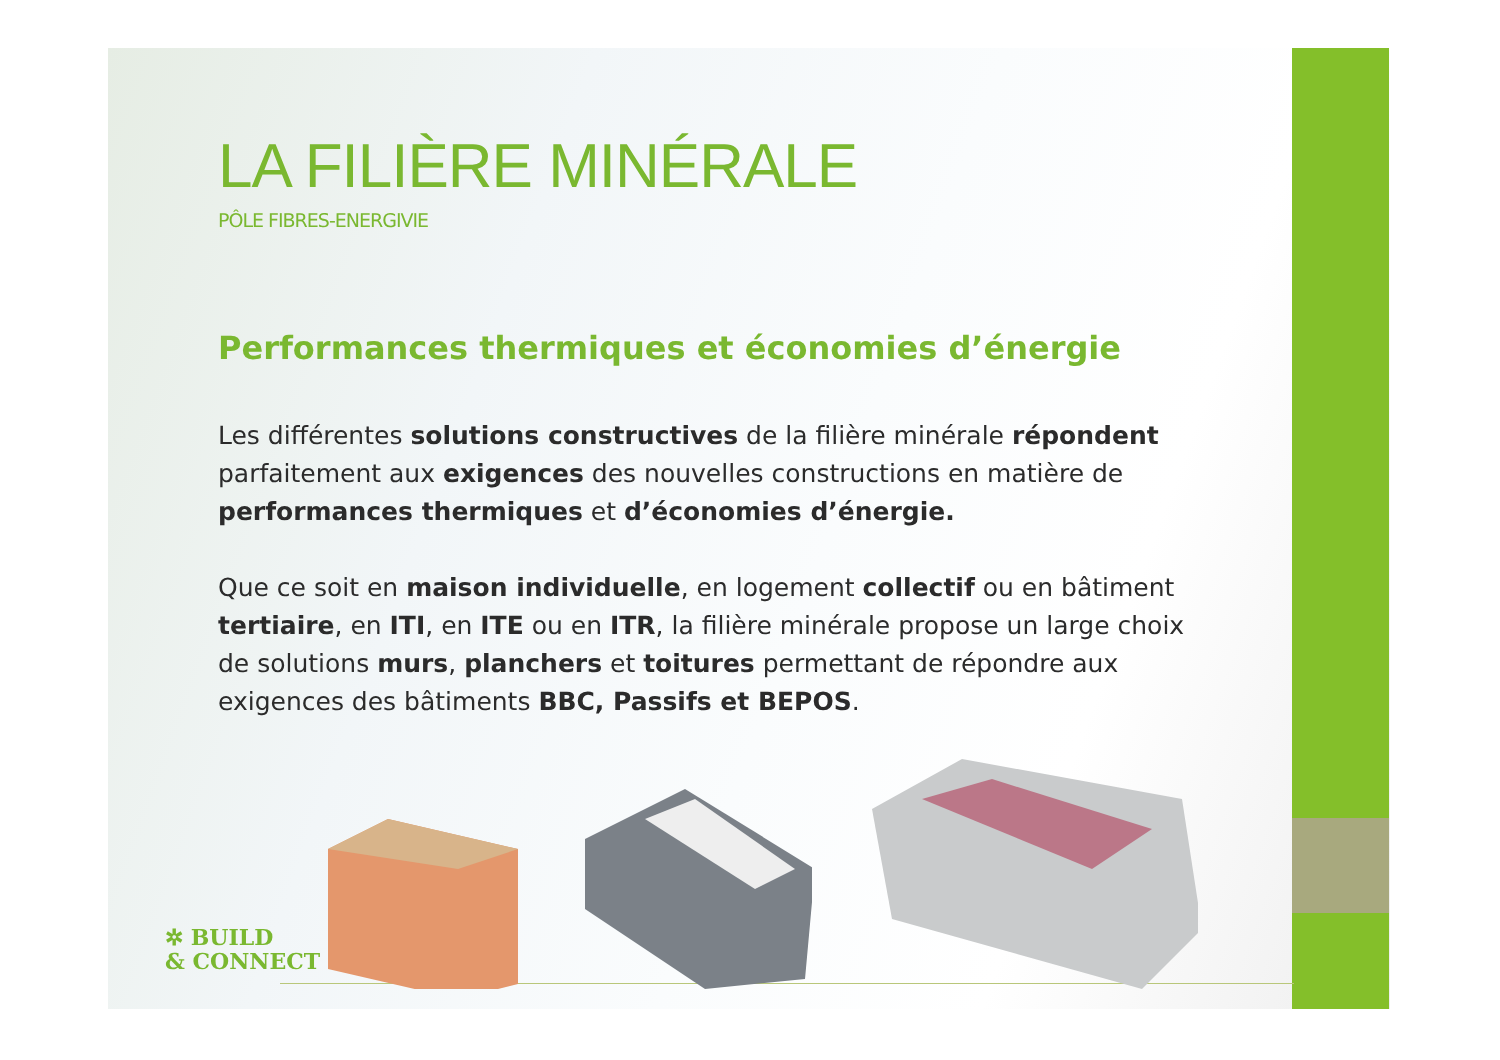LA FILIÈRE MINÉRALE
PÔLE FIBRES-ENERGIVIE
Performances thermiques et économies d’énergie
Les différentes solutions constructives de la filière minérale répondent parfaitement aux exigences des nouvelles constructions en matière de performances thermiques et d’économies d’énergie.
Que ce soit en maison individuelle, en logement collectif ou en bâtiment tertiaire, en ITI, en ITE ou en ITR, la filière minérale propose un large choix de solutions murs, planchers et toitures permettant de répondre aux exigences des bâtiments BBC, Passifs et BEPOS.
✲ BUILD
& CONNECT